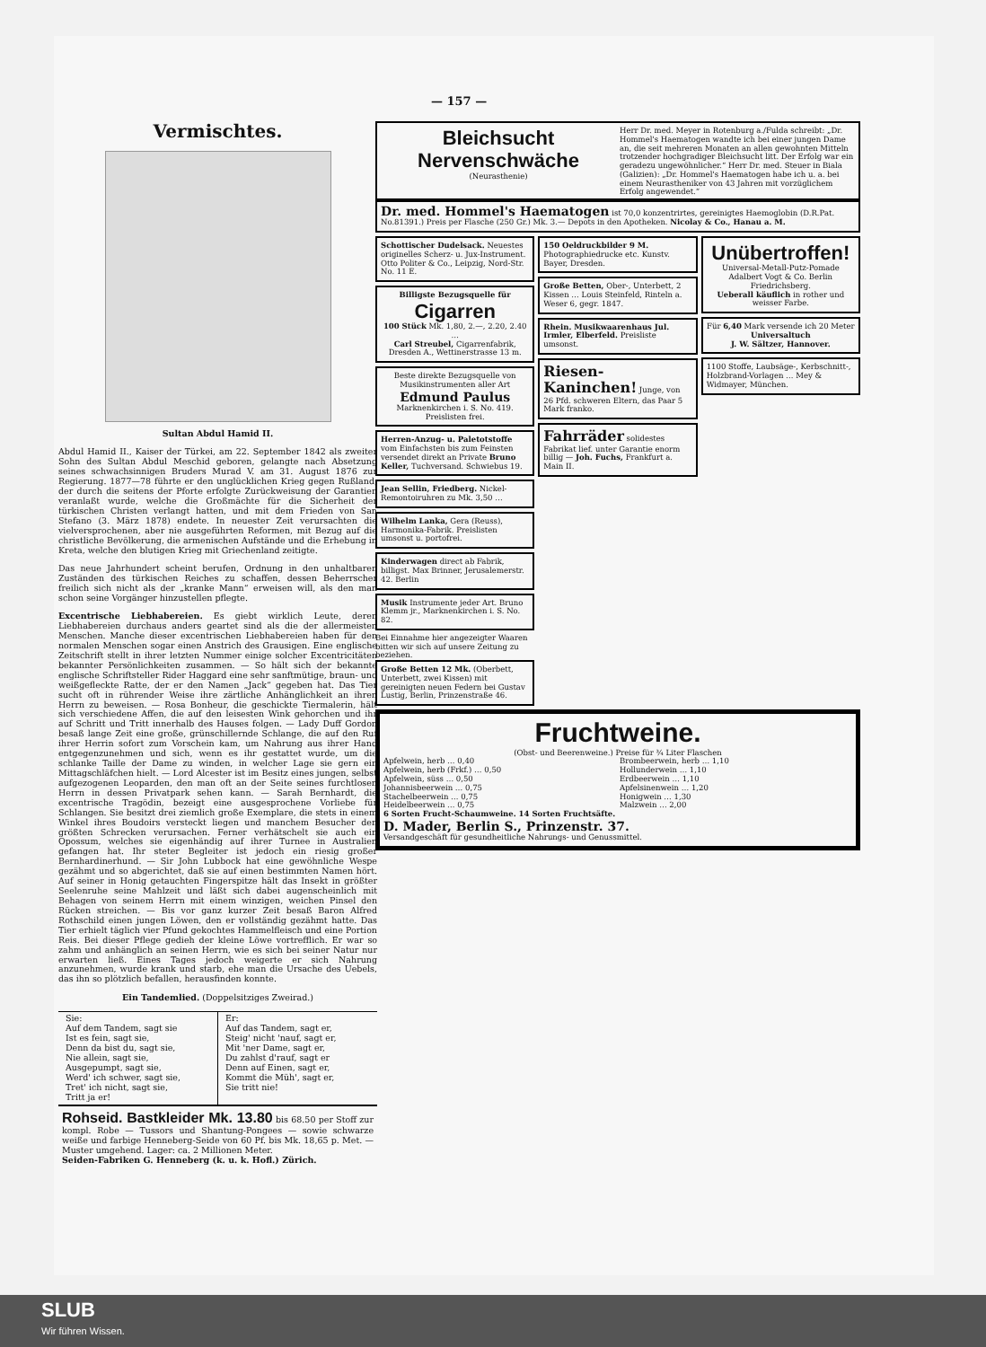— 157 —
Vermischtes.
Sultan Abdul Hamid II.
Abdul Hamid II., Kaiser der Türkei, am 22. September 1842 als zweiter Sohn des Sultan Abdul Meschid geboren, gelangte nach Absetzung seines schwachsinnigen Bruders Murad V. am 31. August 1876 zur Regierung. 1877—78 führte er den unglücklichen Krieg gegen Rußland, der durch die seitens der Pforte erfolgte Zurückweisung der Garantien veranlaßt wurde, welche die Großmächte für die Sicherheit der türkischen Christen verlangt hatten, und mit dem Frieden von San Stefano (3. März 1878) endete. In neuester Zeit verursachten die vielversprochenen, aber nie ausgeführten Reformen, mit Bezug auf die christliche Bevölkerung, die armenischen Aufstände und die Erhebung in Kreta, welche den blutigen Krieg mit Griechenland zeitigte.
Das neue Jahrhundert scheint berufen, Ordnung in den unhaltbaren Zuständen des türkischen Reiches zu schaffen, dessen Beherrscher freilich sich nicht als der „kranke Mann“ erweisen will, als den man schon seine Vorgänger hinzustellen pflegte.
Excentrische Liebhabereien. Es giebt wirklich Leute, deren Liebhabereien durchaus anders geartet sind als die der allermeisten Menschen. Manche dieser excentrischen Liebhabereien haben für den normalen Menschen sogar einen Anstrich des Grausigen. Eine englische Zeitschrift stellt in ihrer letzten Nummer einige solcher Excentricitäten bekannter Persönlichkeiten zusammen. — So hält sich der bekannte englische Schriftsteller Rider Haggard eine sehr sanftmütige, braun- und weißgefleckte Ratte, der er den Namen „Jack“ gegeben hat. Das Tier sucht oft in rührender Weise ihre zärtliche Anhänglichkeit an ihren Herrn zu beweisen. — Rosa Bonheur, die geschickte Tiermalerin, hält sich verschiedene Affen, die auf den leisesten Wink gehorchen und ihr auf Schritt und Tritt innerhalb des Hauses folgen. — Lady Duff Gordon besaß lange Zeit eine große, grünschillernde Schlange, die auf den Ruf ihrer Herrin sofort zum Vorschein kam, um Nahrung aus ihrer Hand entgegenzunehmen und sich, wenn es ihr gestattet wurde, um die schlanke Taille der Dame zu winden, in welcher Lage sie gern ein Mittagschläfchen hielt. — Lord Alcester ist im Besitz eines jungen, selbst aufgezogenen Leoparden, den man oft an der Seite seines furchtlosen Herrn in dessen Privatpark sehen kann. — Sarah Bernhardt, die excentrische Tragödin, bezeigt eine ausgesprochene Vorliebe für Schlangen. Sie besitzt drei ziemlich große Exemplare, die stets in einem Winkel ihres Boudoirs versteckt liegen und manchem Besucher den größten Schrecken verursachen. Ferner verhätschelt sie auch ein Opossum, welches sie eigenhändig auf ihrer Turnee in Australien gefangen hat. Ihr steter Begleiter ist jedoch ein riesig großer Bernhardinerhund. — Sir John Lubbock hat eine gewöhnliche Wespe gezähmt und so abgerichtet, daß sie auf einen bestimmten Namen hört. Auf seiner in Honig getauchten Fingerspitze hält das Insekt in größter Seelenruhe seine Mahlzeit und läßt sich dabei augenscheinlich mit Behagen von seinem Herrn mit einem winzigen, weichen Pinsel den Rücken streichen. — Bis vor ganz kurzer Zeit besaß Baron Alfred Rothschild einen jungen Löwen, den er vollständig gezähmt hatte. Das Tier erhielt täglich vier Pfund gekochtes Hammelfleisch und eine Portion Reis. Bei dieser Pflege gedieh der kleine Löwe vortrefflich. Er war so zahm und anhänglich an seinen Herrn, wie es sich bei seiner Natur nur erwarten ließ. Eines Tages jedoch weigerte er sich Nahrung anzunehmen, wurde krank und starb, ehe man die Ursache des Uebels, das ihn so plötzlich befallen, herausfinden konnte.
Ein Tandemlied. (Doppelsitziges Zweirad.)
Sie:
Auf dem Tandem, sagt sie
Ist es fein, sagt sie,
Denn da bist du, sagt sie,
Nie allein, sagt sie,
Ausgepumpt, sagt sie,
Werd' ich schwer, sagt sie,
Tret' ich nicht, sagt sie,
Tritt ja er!
Er:
Auf das Tandem, sagt er,
Steig' nicht 'nauf, sagt er,
Mit 'ner Dame, sagt er,
Du zahlst d'rauf, sagt er
Denn auf Einen, sagt er,
Kommt die Müh', sagt er,
Sie tritt nie!
Rohseid. Bastkleider Mk. 13.80 bis 68.50 per Stoff zur kompl. Robe — Tussors und Shantung-Pongees — sowie schwarze weiße und farbige Henneberg-Seide von 60 Pf. bis Mk. 18,65 p. Met. — Muster umgehend. Lager: ca. 2 Millionen Meter.
Seiden-Fabriken G. Henneberg (k. u. k. Hofl.) Zürich.
Bleichsucht
Nervenschwäche
(Neurasthenie)
Herr Dr. med. Meyer in Rotenburg a./Fulda schreibt: „Dr. Hommel's Haematogen wandte ich bei einer jungen Dame an, die seit mehreren Monaten an allen gewohnten Mitteln trotzender hochgradiger Bleichsucht litt. Der Erfolg war ein geradezu ungewöhnlicher.“ Herr Dr. med. Steuer in Biala (Galizien): „Dr. Hommel's Haematogen habe ich u. a. bei einem Neurastheniker von 43 Jahren mit vorzüglichem Erfolg angewendet.“
Dr. med. Hommel's Haematogen ist 70,0 konzentrirtes, gereinigtes Haemoglobin (D.R.Pat. No.81391.) Preis per Flasche (250 Gr.) Mk. 3.— Depots in den Apotheken. Nicolay & Co., Hanau a. M.
Schottischer Dudelsack. Neuestes originelles Scherz- u. Jux-Instrument. Otto Politer & Co., Leipzig, Nord-Str. No. 11 E.
Billigste Bezugsquelle für
Cigarren
100 Stück Mk. 1,80, 2.—, 2.20, 2.40 …
Carl Streubel, Cigarrenfabrik, Dresden A., Wettinerstrasse 13 m.
Beste direkte Bezugsquelle von Musikinstrumenten aller Art
Edmund Paulus
Marknenkirchen i. S. No. 419. Preislisten frei.
Herren-Anzug- u. Paletotstoffe vom Einfachsten bis zum Feinsten versendet direkt an Private Bruno Keller, Tuchversand. Schwiebus 19.
Jean Sellin, Friedberg. Nickel-Remontoiruhren zu Mk. 3,50 …
Wilhelm Lanka, Gera (Reuss), Harmonika-Fabrik. Preislisten umsonst u. portofrei.
Kinderwagen direct ab Fabrik, billigst. Max Brinner, Jerusalemerstr. 42. Berlin
Musik Instrumente jeder Art. Bruno Klemm jr., Marknenkirchen i. S. No. 82.
Bei Einnahme hier angezeigter Waaren bitten wir sich auf unsere Zeitung zu beziehen.
Große Betten 12 Mk. (Oberbett, Unterbett, zwei Kissen) mit gereinigten neuen Federn bei Gustav Lustig, Berlin, Prinzenstraße 46.
150 Oeldruckbilder 9 M. Photographiedrucke etc. Kunstv. Bayer, Dresden.
Große Betten, Ober-, Unterbett, 2 Kissen … Louis Steinfeld, Rinteln a. Weser 6, gegr. 1847.
Rhein. Musikwaarenhaus Jul. Irmler, Elberfeld. Preisliste umsonst.
Riesen-Kaninchen! Junge, von 26 Pfd. schweren Eltern, das Paar 5 Mark franko.
Fahrräder solidestes Fabrikat lief. unter Garantie enorm billig — Joh. Fuchs, Frankfurt a. Main II.
Unübertroffen!
Universal-Metall-Putz-Pomade Adalbert Vogt & Co. Berlin Friedrichsberg.
Ueberall käuflich in rother und weisser Farbe.
Für 6,40 Mark versende ich 20 Meter Universaltuch
J. W. Sältzer, Hannover.
1100 Stoffe, Laubsäge-, Kerbschnitt-, Holzbrand-Vorlagen … Mey & Widmayer, München.
Fruchtweine.
(Obst- und Beerenweine.) Preise für ¾ Liter Flaschen
Apfelwein, herb … 0,40
Apfelwein, herb (Frkf.) … 0,50
Apfelwein, süss … 0,50
Johannisbeerwein … 0,75
Stachelbeerwein … 0,75
Heidelbeerwein … 0,75
Brombeerwein, herb … 1,10
Hollunderwein … 1,10
Erdbeerwein … 1,10
Apfelsinenwein … 1,20
Honigwein … 1,30
Malzwein … 2,00
6 Sorten Frucht-Schaumweine. 14 Sorten Fruchtsäfte.
D. Mader, Berlin S., Prinzenstr. 37.
Versandgeschäft für gesundheitliche Nahrungs- und Genussmittel.
SLUB
Wir führen Wissen.